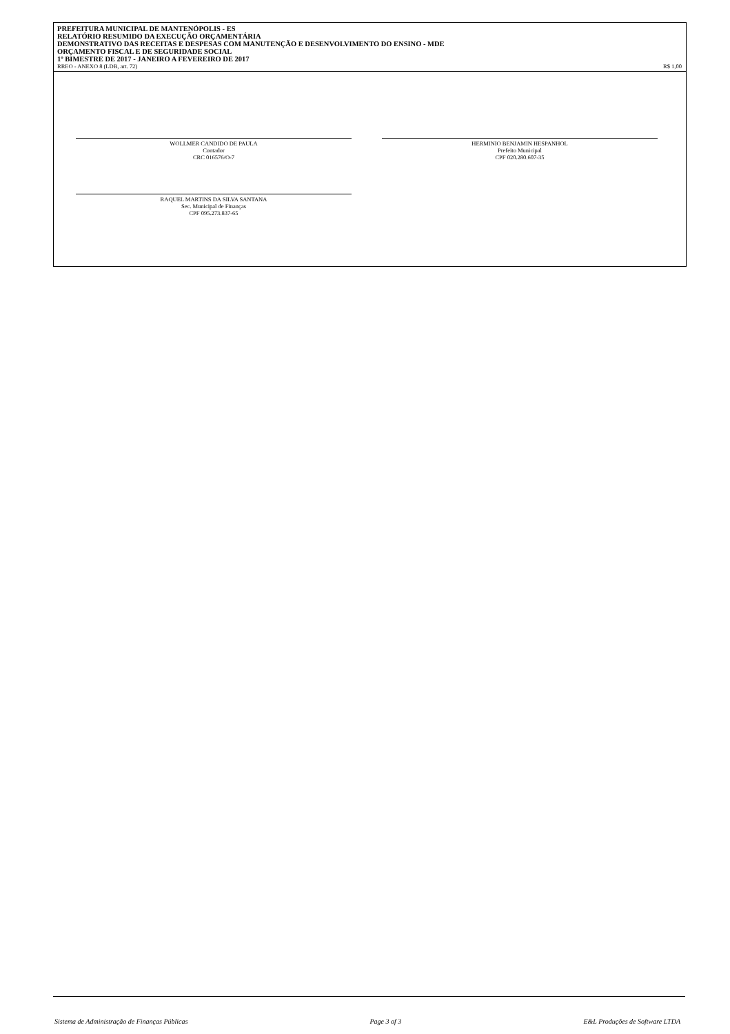PREFEITURA MUNICIPAL DE MANTENÓPOLIS - ES
RELATÓRIO RESUMIDO DA EXECUÇÃO ORÇAMENTÁRIA
DEMONSTRATIVO DAS RECEITAS E DESPESAS COM MANUTENÇÃO E DESENVOLVIMENTO DO ENSINO - MDE
ORÇAMENTO FISCAL E DE SEGURIDADE SOCIAL
1º BIMESTRE DE 2017 - JANEIRO A FEVEREIRO DE 2017
RREO - ANEXO 8 (LDB, art. 72) R$ 1,00
WOLLMER CANDIDO DE PAULA
Contador
CRC 016576/O-7
HERMINIO BENJAMIN HESPANHOL
Prefeito Municipal
CPF 020.280.607-35
RAQUEL MARTINS DA SILVA SANTANA
Sec. Municipal de Finanças
CPF 095.273.837-65
Sistema de Administração de Finanças Públicas Page 3 of 3 E&L Produções de Software LTDA